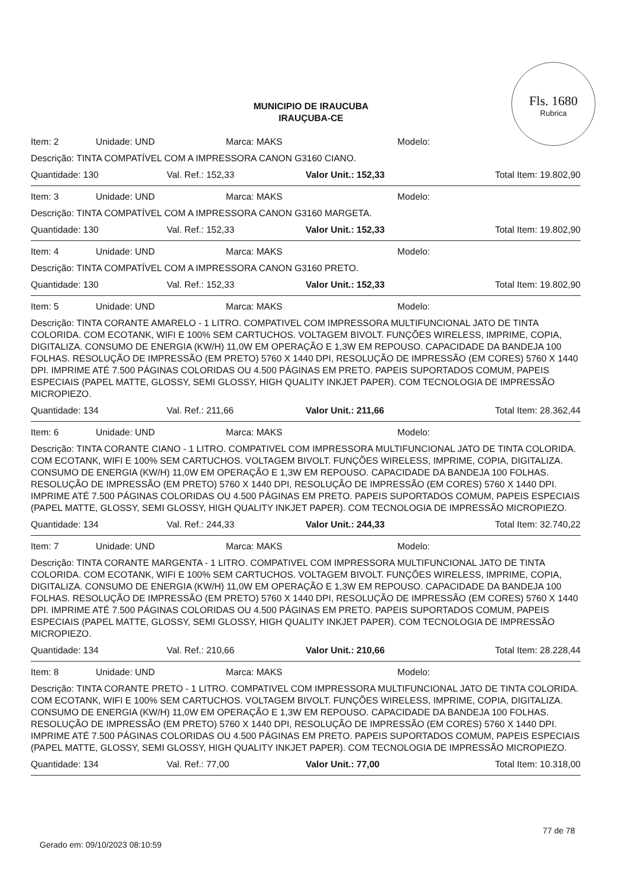Fls. 1680
Rubrica
MUNICIPIO DE IRAUCUBA
IRAUÇUBA-CE
Item: 2 Unidade: UND Marca: MAKS Modelo:
Descrição: TINTA COMPATÍVEL COM A IMPRESSORA CANON G3160 CIANO.
Quantidade: 130 Val. Ref.: 152,33 Valor Unit.: 152,33 Total Item: 19.802,90
Item: 3 Unidade: UND Marca: MAKS Modelo:
Descrição: TINTA COMPATÍVEL COM A IMPRESSORA CANON G3160 MARGETA.
Quantidade: 130 Val. Ref.: 152,33 Valor Unit.: 152,33 Total Item: 19.802,90
Item: 4 Unidade: UND Marca: MAKS Modelo:
Descrição: TINTA COMPATÍVEL COM A IMPRESSORA CANON G3160 PRETO.
Quantidade: 130 Val. Ref.: 152,33 Valor Unit.: 152,33 Total Item: 19.802,90
Item: 5 Unidade: UND Marca: MAKS Modelo:
Descrição: TINTA CORANTE AMARELO - 1 LITRO. COMPATIVEL COM IMPRESSORA MULTIFUNCIONAL JATO DE TINTA COLORIDA. COM ECOTANK, WIFI E 100% SEM CARTUCHOS. VOLTAGEM BIVOLT. FUNÇÕES WIRELESS, IMPRIME, COPIA, DIGITALIZA. CONSUMO DE ENERGIA (KW/H) 11,0W EM OPERAÇÃO E 1,3W EM REPOUSO. CAPACIDADE DA BANDEJA 100 FOLHAS. RESOLUÇÃO DE IMPRESSÃO (EM PRETO) 5760 X 1440 DPI, RESOLUÇÃO DE IMPRESSÃO (EM CORES) 5760 X 1440 DPI. IMPRIME ATÉ 7.500 PÁGINAS COLORIDAS OU 4.500 PÁGINAS EM PRETO. PAPEIS SUPORTADOS COMUM, PAPEIS ESPECIAIS (PAPEL MATTE, GLOSSY, SEMI GLOSSY, HIGH QUALITY INKJET PAPER). COM TECNOLOGIA DE IMPRESSÃO MICROPIEZO.
Quantidade: 134 Val. Ref.: 211,66 Valor Unit.: 211,66 Total Item: 28.362,44
Item: 6 Unidade: UND Marca: MAKS Modelo:
Descrição: TINTA CORANTE CIANO - 1 LITRO. COMPATIVEL COM IMPRESSORA MULTIFUNCIONAL JATO DE TINTA COLORIDA. COM ECOTANK, WIFI E 100% SEM CARTUCHOS. VOLTAGEM BIVOLT. FUNÇÕES WIRELESS, IMPRIME, COPIA, DIGITALIZA. CONSUMO DE ENERGIA (KW/H) 11,0W EM OPERAÇÃO E 1,3W EM REPOUSO. CAPACIDADE DA BANDEJA 100 FOLHAS. RESOLUÇÃO DE IMPRESSÃO (EM PRETO) 5760 X 1440 DPI, RESOLUÇÃO DE IMPRESSÃO (EM CORES) 5760 X 1440 DPI. IMPRIME ATÉ 7.500 PÁGINAS COLORIDAS OU 4.500 PÁGINAS EM PRETO. PAPEIS SUPORTADOS COMUM, PAPEIS ESPECIAIS (PAPEL MATTE, GLOSSY, SEMI GLOSSY, HIGH QUALITY INKJET PAPER). COM TECNOLOGIA DE IMPRESSÃO MICROPIEZO.
Quantidade: 134 Val. Ref.: 244,33 Valor Unit.: 244,33 Total Item: 32.740,22
Item: 7 Unidade: UND Marca: MAKS Modelo:
Descrição: TINTA CORANTE MARGENTA - 1 LITRO. COMPATIVEL COM IMPRESSORA MULTIFUNCIONAL JATO DE TINTA COLORIDA. COM ECOTANK, WIFI E 100% SEM CARTUCHOS. VOLTAGEM BIVOLT. FUNÇÕES WIRELESS, IMPRIME, COPIA, DIGITALIZA. CONSUMO DE ENERGIA (KW/H) 11,0W EM OPERAÇÃO E 1,3W EM REPOUSO. CAPACIDADE DA BANDEJA 100 FOLHAS. RESOLUÇÃO DE IMPRESSÃO (EM PRETO) 5760 X 1440 DPI, RESOLUÇÃO DE IMPRESSÃO (EM CORES) 5760 X 1440 DPI. IMPRIME ATÉ 7.500 PÁGINAS COLORIDAS OU 4.500 PÁGINAS EM PRETO. PAPEIS SUPORTADOS COMUM, PAPEIS ESPECIAIS (PAPEL MATTE, GLOSSY, SEMI GLOSSY, HIGH QUALITY INKJET PAPER). COM TECNOLOGIA DE IMPRESSÃO MICROPIEZO.
Quantidade: 134 Val. Ref.: 210,66 Valor Unit.: 210,66 Total Item: 28.228,44
Item: 8 Unidade: UND Marca: MAKS Modelo:
Descrição: TINTA CORANTE PRETO - 1 LITRO. COMPATIVEL COM IMPRESSORA MULTIFUNCIONAL JATO DE TINTA COLORIDA. COM ECOTANK, WIFI E 100% SEM CARTUCHOS. VOLTAGEM BIVOLT. FUNÇÕES WIRELESS, IMPRIME, COPIA, DIGITALIZA. CONSUMO DE ENERGIA (KW/H) 11,0W EM OPERAÇÃO E 1,3W EM REPOUSO. CAPACIDADE DA BANDEJA 100 FOLHAS. RESOLUÇÃO DE IMPRESSÃO (EM PRETO) 5760 X 1440 DPI, RESOLUÇÃO DE IMPRESSÃO (EM CORES) 5760 X 1440 DPI. IMPRIME ATÉ 7.500 PÁGINAS COLORIDAS OU 4.500 PÁGINAS EM PRETO. PAPEIS SUPORTADOS COMUM, PAPEIS ESPECIAIS (PAPEL MATTE, GLOSSY, SEMI GLOSSY, HIGH QUALITY INKJET PAPER). COM TECNOLOGIA DE IMPRESSÃO MICROPIEZO.
Quantidade: 134 Val. Ref.: 77,00 Valor Unit.: 77,00 Total Item: 10.318,00
77 de 78
Gerado em: 09/10/2023 08:10:59